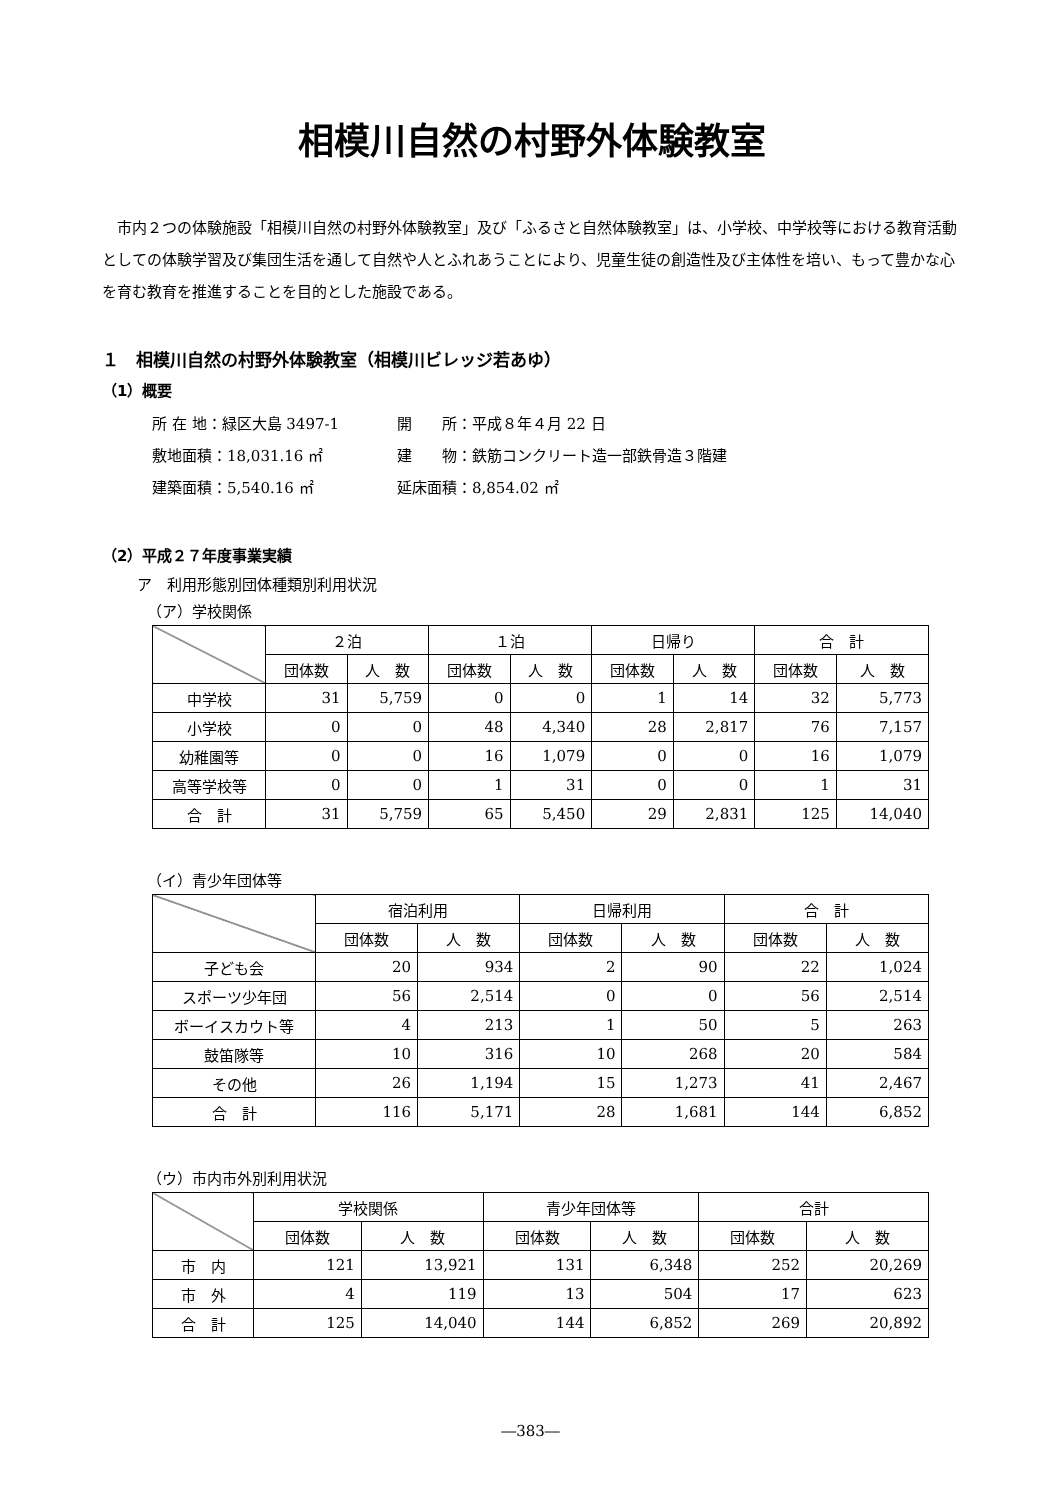相模川自然の村野外体験教室
市内２つの体験施設「相模川自然の村野外体験教室」及び「ふるさと自然体験教室」は、小学校、中学校等における教育活動としての体験学習及び集団生活を通して自然や人とふれあうことにより、児童生徒の創造性及び主体性を培い、もって豊かな心を育む教育を推進することを目的とした施設である。
１　相模川自然の村野外体験教室（相模川ビレッジ若あゆ）
（1）概要
所 在 地：緑区大島 3497-1
開　　所：平成８年４月 22 日
敷地面積：18,031.16 ㎡
建　　物：鉄筋コンクリート造一部鉄骨造３階建
建築面積：5,540.16 ㎡
延床面積：8,854.02 ㎡
（2）平成２７年度事業実績
ア　利用形態別団体種類別利用状況
（ア）学校関係
| | ２泊 | | １泊 | | 日帰り | | 合 計 | |
| --- | --- | --- | --- | --- | --- | --- | --- | --- |
| | 団体数 | 人 数 | 団体数 | 人 数 | 団体数 | 人 数 | 団体数 | 人 数 |
| 中学校 | 31 | 5,759 | 0 | 0 | 1 | 14 | 32 | 5,773 |
| 小学校 | 0 | 0 | 48 | 4,340 | 28 | 2,817 | 76 | 7,157 |
| 幼稚園等 | 0 | 0 | 16 | 1,079 | 0 | 0 | 16 | 1,079 |
| 高等学校等 | 0 | 0 | 1 | 31 | 0 | 0 | 1 | 31 |
| 合 計 | 31 | 5,759 | 65 | 5,450 | 29 | 2,831 | 125 | 14,040 |
（イ）青少年団体等
| | 宿泊利用 | | 日帰利用 | | 合 計 | |
| --- | --- | --- | --- | --- | --- | --- |
| | 団体数 | 人 数 | 団体数 | 人 数 | 団体数 | 人 数 |
| 子ども会 | 20 | 934 | 2 | 90 | 22 | 1,024 |
| スポーツ少年団 | 56 | 2,514 | 0 | 0 | 56 | 2,514 |
| ボーイスカウト等 | 4 | 213 | 1 | 50 | 5 | 263 |
| 鼓笛隊等 | 10 | 316 | 10 | 268 | 20 | 584 |
| その他 | 26 | 1,194 | 15 | 1,273 | 41 | 2,467 |
| 合 計 | 116 | 5,171 | 28 | 1,681 | 144 | 6,852 |
（ウ）市内市外別利用状況
| | 学校関係 | | 青少年団体等 | | 合計 | |
| --- | --- | --- | --- | --- | --- | --- |
| | 団体数 | 人 数 | 団体数 | 人 数 | 団体数 | 人 数 |
| 市 内 | 121 | 13,921 | 131 | 6,348 | 252 | 20,269 |
| 市 外 | 4 | 119 | 13 | 504 | 17 | 623 |
| 合 計 | 125 | 14,040 | 144 | 6,852 | 269 | 20,892 |
―383―